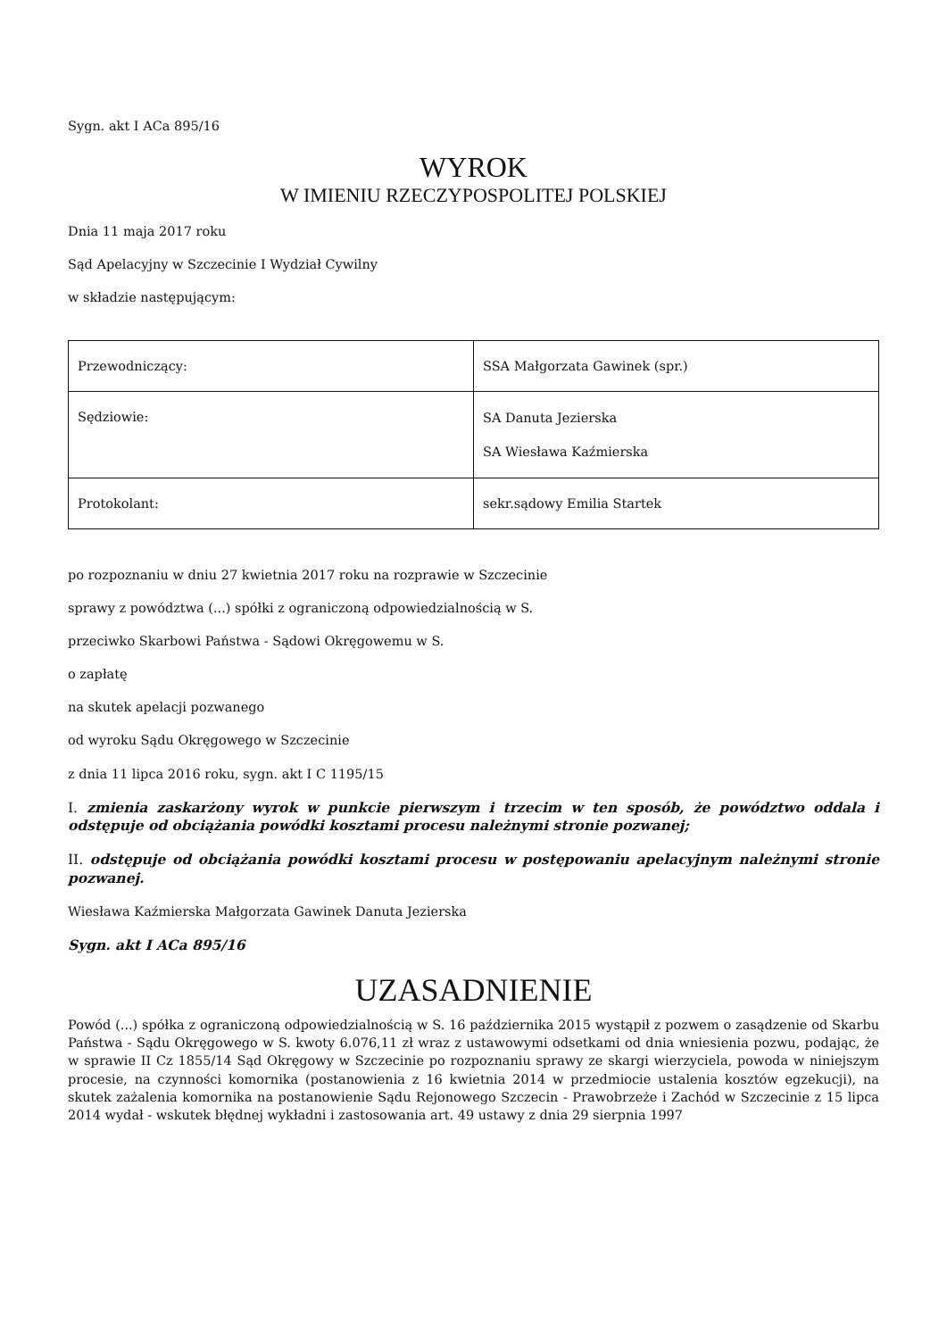Sygn. akt I ACa 895/16
WYROK
W IMIENIU RZECZYPOSPOLITEJ POLSKIEJ
Dnia 11 maja 2017 roku
Sąd Apelacyjny w Szczecinie I Wydział Cywilny
w składzie następującym:
| Przewodniczący: | SSA Małgorzata Gawinek (spr.) |
| Sędziowie: | SA Danuta Jezierska SA Wiesława Kaźmierska |
| Protokolant: | sekr.sądowy Emilia Startek |
po rozpoznaniu w dniu 27 kwietnia 2017 roku na rozprawie w Szczecinie
sprawy z powództwa (...) spółki z ograniczoną odpowiedzialnością w S.
przeciwko Skarbowi Państwa - Sądowi Okręgowemu w S.
o zapłatę
na skutek apelacji pozwanego
od wyroku Sądu Okręgowego w Szczecinie
z dnia 11 lipca 2016 roku, sygn. akt I C 1195/15
I. zmienia zaskarżony wyrok w punkcie pierwszym i trzecim w ten sposób, że powództwo oddala i odstępuje od obciążania powódki kosztami procesu należnymi stronie pozwanej;
II. odstępuje od obciążania powódki kosztami procesu w postępowaniu apelacyjnym należnymi stronie pozwanej.
Wiesława Kaźmierska Małgorzata Gawinek Danuta Jezierska
Sygn. akt I ACa 895/16
UZASADNIENIE
Powód (...) spółka z ograniczoną odpowiedzialnością w S. 16 października 2015 wystąpił z pozwem o zasądzenie od Skarbu Państwa - Sądu Okręgowego w S. kwoty 6.076,11 zł wraz z ustawowymi odsetkami od dnia wniesienia pozwu, podając, że w sprawie II Cz 1855/14 Sąd Okręgowy w Szczecinie po rozpoznaniu sprawy ze skargi wierzyciela, powoda w niniejszym procesie, na czynności komornika (postanowienia z 16 kwietnia 2014 w przedmiocie ustalenia kosztów egzekucji), na skutek zażalenia komornika na postanowienie Sądu Rejonowego Szczecin - Prawobrzeże i Zachód w Szczecinie z 15 lipca 2014 wydał - wskutek błędnej wykładni i zastosowania art. 49 ustawy z dnia 29 sierpnia 1997